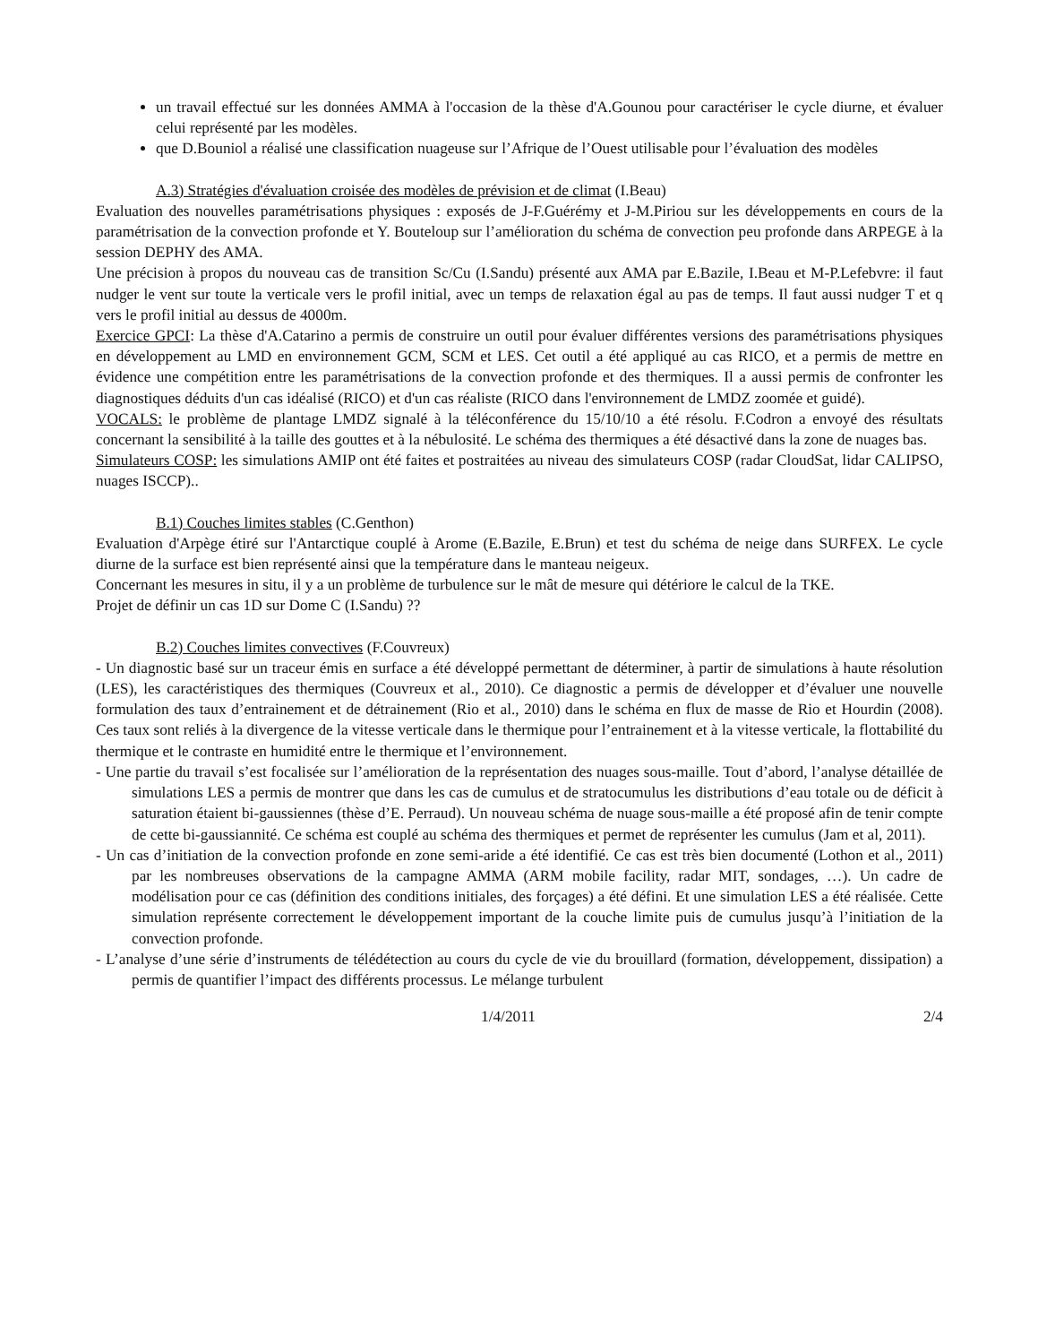un travail effectué sur les données AMMA à l'occasion de la thèse d'A.Gounou pour caractériser le cycle diurne, et évaluer celui représenté par les modèles.
que D.Bouniol a réalisé une classification nuageuse sur l’Afrique de l’Ouest utilisable pour l’évaluation des modèles
A.3) Stratégies d'évaluation croisée des modèles de prévision et de climat (I.Beau)
Evaluation des nouvelles paramétrisations physiques : exposés de J-F.Guérémy et J-M.Piriou sur les développements en cours de la paramétrisation de la convection profonde et Y. Bouteloup sur l’amélioration du schéma de convection peu profonde dans ARPEGE à la session DEPHY des AMA.
Une précision à propos du nouveau cas de transition Sc/Cu (I.Sandu) présenté aux AMA par E.Bazile, I.Beau et M-P.Lefebvre: il faut nudger le vent sur toute la verticale vers le profil initial, avec un temps de relaxation égal au pas de temps. Il faut aussi nudger T et q vers le profil initial au dessus de 4000m.
Exercice GPCI: La thèse d'A.Catarino a permis de construire un outil pour évaluer différentes versions des paramétrisations physiques en développement au LMD en environnement GCM, SCM et LES. Cet outil a été appliqué au cas RICO, et a permis de mettre en évidence une compétition entre les paramétrisations de la convection profonde et des thermiques. Il a aussi permis de confronter les diagnostiques déduits d'un cas idéalisé (RICO) et d'un cas réaliste (RICO dans l'environnement de LMDZ zoomée et guidé).
VOCALS: le problème de plantage LMDZ signalé à la téléconférence du 15/10/10 a été résolu. F.Codron a envoyé des résultats concernant la sensibilité à la taille des gouttes et à la nébulosité. Le schéma des thermiques a été désactivé dans la zone de nuages bas.
Simulateurs COSP: les simulations AMIP ont été faites et postraitées au niveau des simulateurs COSP (radar CloudSat, lidar CALIPSO, nuages ISCCP)..
B.1) Couches limites stables (C.Genthon)
Evaluation d'Arpège étiré sur l'Antarctique couplé à Arome (E.Bazile, E.Brun) et test du schéma de neige dans SURFEX. Le cycle diurne de la surface est bien représenté ainsi que la température dans le manteau neigeux.
Concernant les mesures in situ, il y a un problème de turbulence sur le mât de mesure qui détériore le calcul de la TKE.
Projet de définir un cas 1D sur Dome C (I.Sandu) ??
B.2) Couches limites convectives (F.Couvreux)
- Un diagnostic basé sur un traceur émis en surface a été développé permettant de déterminer, à partir de simulations à haute résolution (LES), les caractéristiques des thermiques (Couvreux et al., 2010). Ce diagnostic a permis de développer et d’évaluer une nouvelle formulation des taux d’entrainement et de détrainement (Rio et al., 2010) dans le schéma en flux de masse de Rio et Hourdin (2008). Ces taux sont reliés à la divergence de la vitesse verticale dans le thermique pour l’entrainement et à la vitesse verticale, la flottabilité du thermique et le contraste en humidité entre le thermique et l’environnement.
- Une partie du travail s’est focalisée sur l’amélioration de la représentation des nuages sous-maille. Tout d’abord, l’analyse détaillée de simulations LES a permis de montrer que dans les cas de cumulus et de stratocumulus les distributions d’eau totale ou de déficit à saturation étaient bi-gaussiennes (thèse d’E. Perraud). Un nouveau schéma de nuage sous-maille a été proposé afin de tenir compte de cette bi-gaussiannité. Ce schéma est couplé au schéma des thermiques et permet de représenter les cumulus (Jam et al, 2011).
- Un cas d’initiation de la convection profonde en zone semi-aride a été identifié. Ce cas est très bien documenté (Lothon et al., 2011) par les nombreuses observations de la campagne AMMA (ARM mobile facility, radar MIT, sondages, …). Un cadre de modélisation pour ce cas (définition des conditions initiales, des forçages) a été défini. Et une simulation LES a été réalisée. Cette simulation représente correctement le développement important de la couche limite puis de cumulus jusqu’à l’initiation de la convection profonde.
- L’analyse d’une série d’instruments de télédétection au cours du cycle de vie du brouillard (formation, développement, dissipation) a permis de quantifier l’impact des différents processus. Le mélange turbulent
1/4/2011 2/4